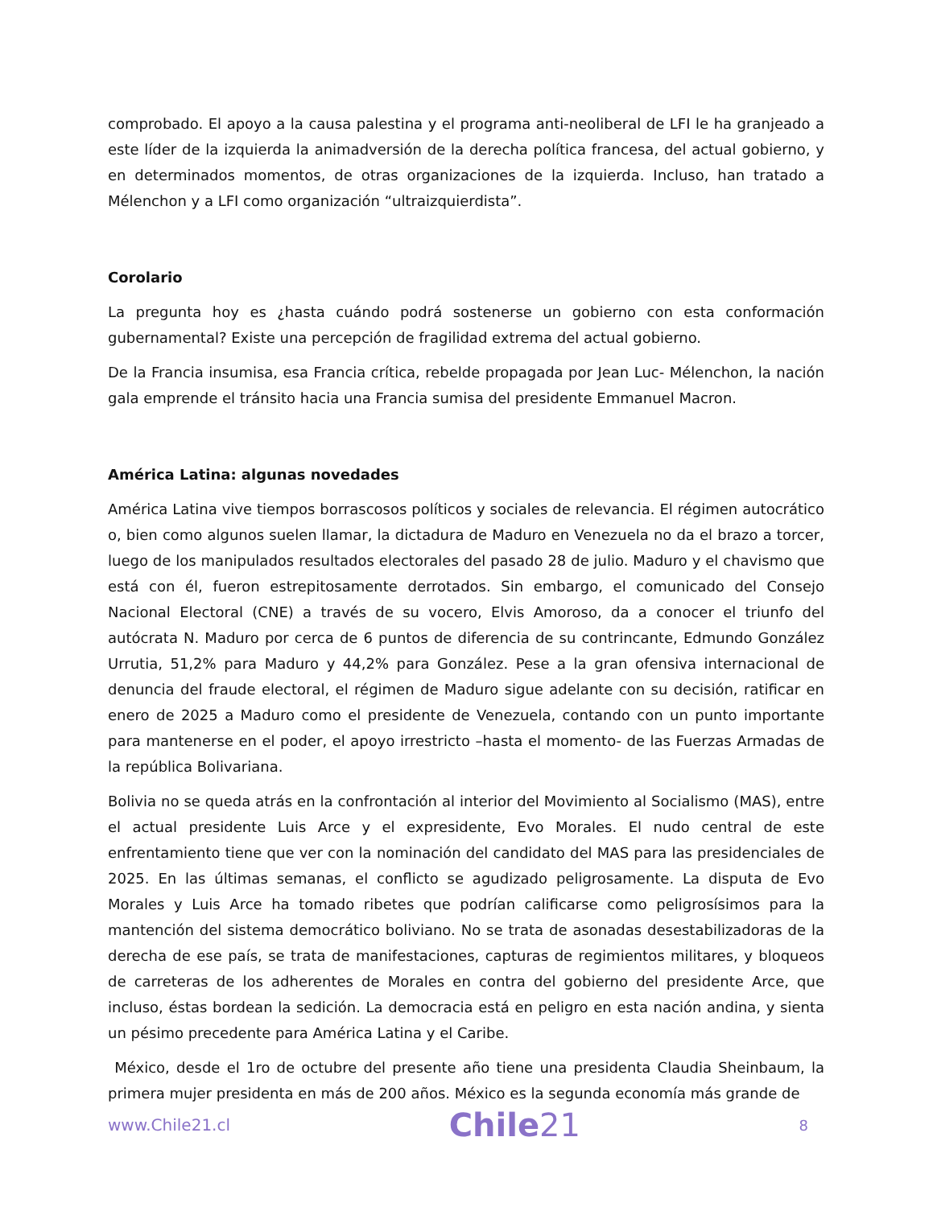comprobado. El apoyo a la causa palestina y el programa anti-neoliberal de LFI le ha granjeado a este líder de la izquierda la animadversión de la derecha política francesa, del actual gobierno, y en determinados momentos, de otras organizaciones de la izquierda. Incluso, han tratado a Mélenchon y a LFI como organización “ultraizquierdista”.
Corolario
La pregunta hoy es ¿hasta cuándo podrá sostenerse un gobierno con esta conformación gubernamental? Existe una percepción de fragilidad extrema del actual gobierno.
De la Francia insumisa, esa Francia crítica, rebelde propagada por Jean Luc- Mélenchon, la nación gala emprende el tránsito hacia una Francia sumisa del presidente Emmanuel Macron.
América Latina: algunas novedades
América Latina vive tiempos borrascosos políticos y sociales de relevancia. El régimen autocrático o, bien como algunos suelen llamar, la dictadura de Maduro en Venezuela no da el brazo a torcer, luego de los manipulados resultados electorales del pasado 28 de julio. Maduro y el chavismo que está con él, fueron estrepitosamente derrotados. Sin embargo, el comunicado del Consejo Nacional Electoral (CNE) a través de su vocero, Elvis Amoroso, da a conocer el triunfo del autócrata N. Maduro por cerca de 6 puntos de diferencia de su contrincante, Edmundo González Urrutia, 51,2% para Maduro y 44,2% para González. Pese a la gran ofensiva internacional de denuncia del fraude electoral, el régimen de Maduro sigue adelante con su decisión, ratificar en enero de 2025 a Maduro como el presidente de Venezuela, contando con un punto importante para mantenerse en el poder, el apoyo irrestricto –hasta el momento- de las Fuerzas Armadas de la república Bolivariana.
Bolivia no se queda atrás en la confrontación al interior del Movimiento al Socialismo (MAS), entre el actual presidente Luis Arce y el expresidente, Evo Morales. El nudo central de este enfrentamiento tiene que ver con la nominación del candidato del MAS para las presidenciales de 2025. En las últimas semanas, el conflicto se agudizado peligrosamente. La disputa de Evo Morales y Luis Arce ha tomado ribetes que podrían calificarse como peligrosísimos para la mantención del sistema democrático boliviano. No se trata de asonadas desestabilizadoras de la derecha de ese país, se trata de manifestaciones, capturas de regimientos militares, y bloqueos de carreteras de los adherentes de Morales en contra del gobierno del presidente Arce, que incluso, éstas bordean la sedición. La democracia está en peligro en esta nación andina, y sienta un pésimo precedente para América Latina y el Caribe.
México, desde el 1ro de octubre del presente año tiene una presidenta Claudia Sheinbaum, la primera mujer presidenta en más de 200 años. México es la segunda economía más grande de
www.Chile21.cl
Chile21
8